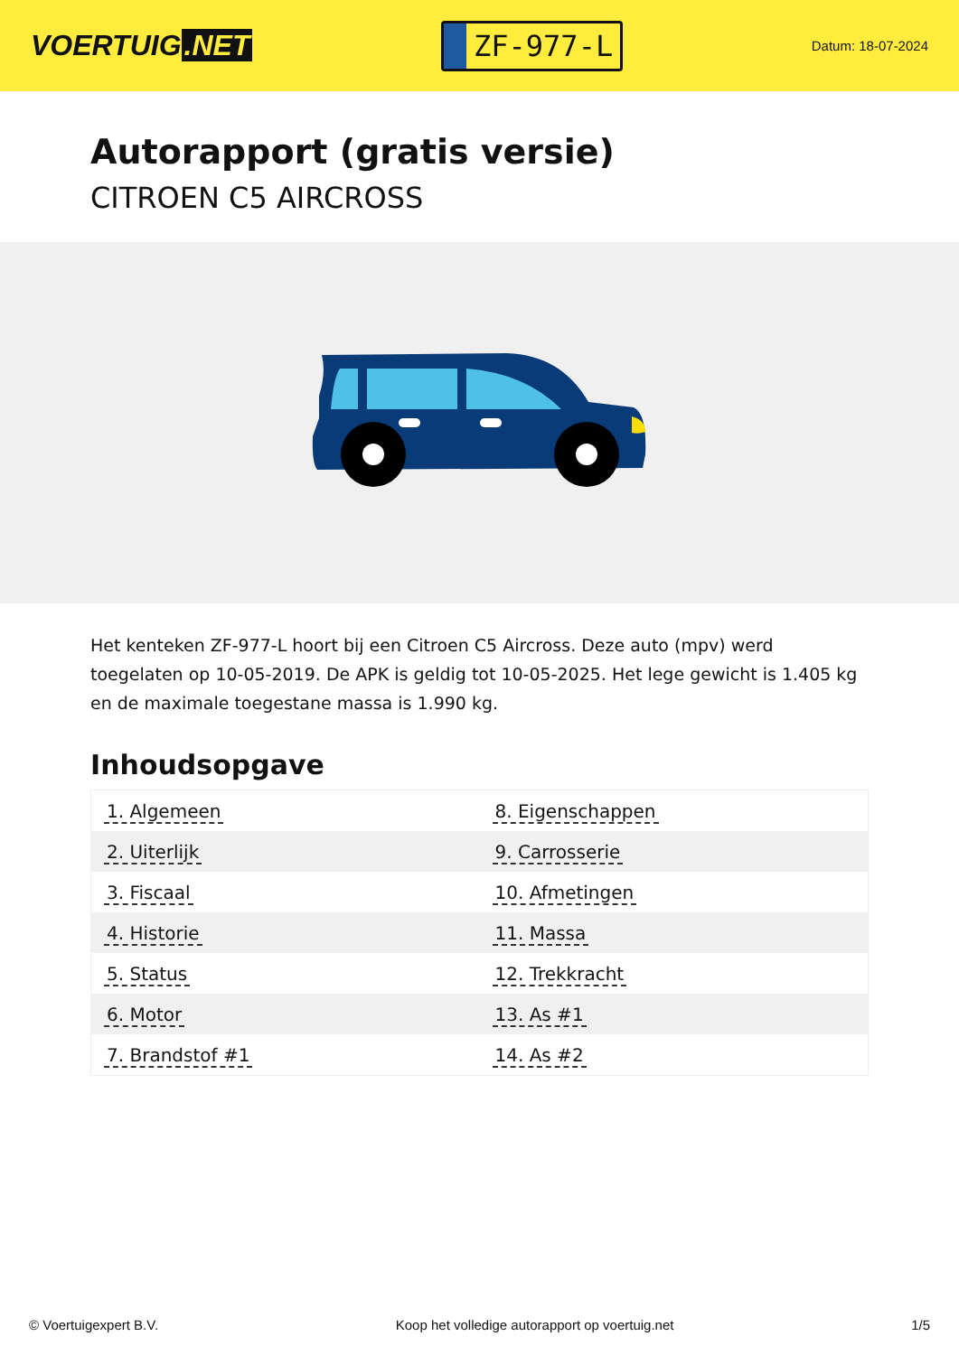VOERTUIG.NET
ZF-977-L
Datum: 18-07-2024
Autorapport (gratis versie)
CITROEN C5 AIRCROSS
Het kenteken ZF-977-L hoort bij een Citroen C5 Aircross. Deze auto (mpv) werd toegelaten op 10-05-2019. De APK is geldig tot 10-05-2025. Het lege gewicht is 1.405 kg en de maximale toegestane massa is 1.990 kg.
Inhoudsopgave
| 1. Algemeen | 8. Eigenschappen |
| 2. Uiterlijk | 9. Carrosserie |
| 3. Fiscaal | 10. Afmetingen |
| 4. Historie | 11. Massa |
| 5. Status | 12. Trekkracht |
| 6. Motor | 13. As #1 |
| 7. Brandstof #1 | 14. As #2 |
© Voertuigexpert B.V. Koop het volledige autorapport op voertuig.net
1/5